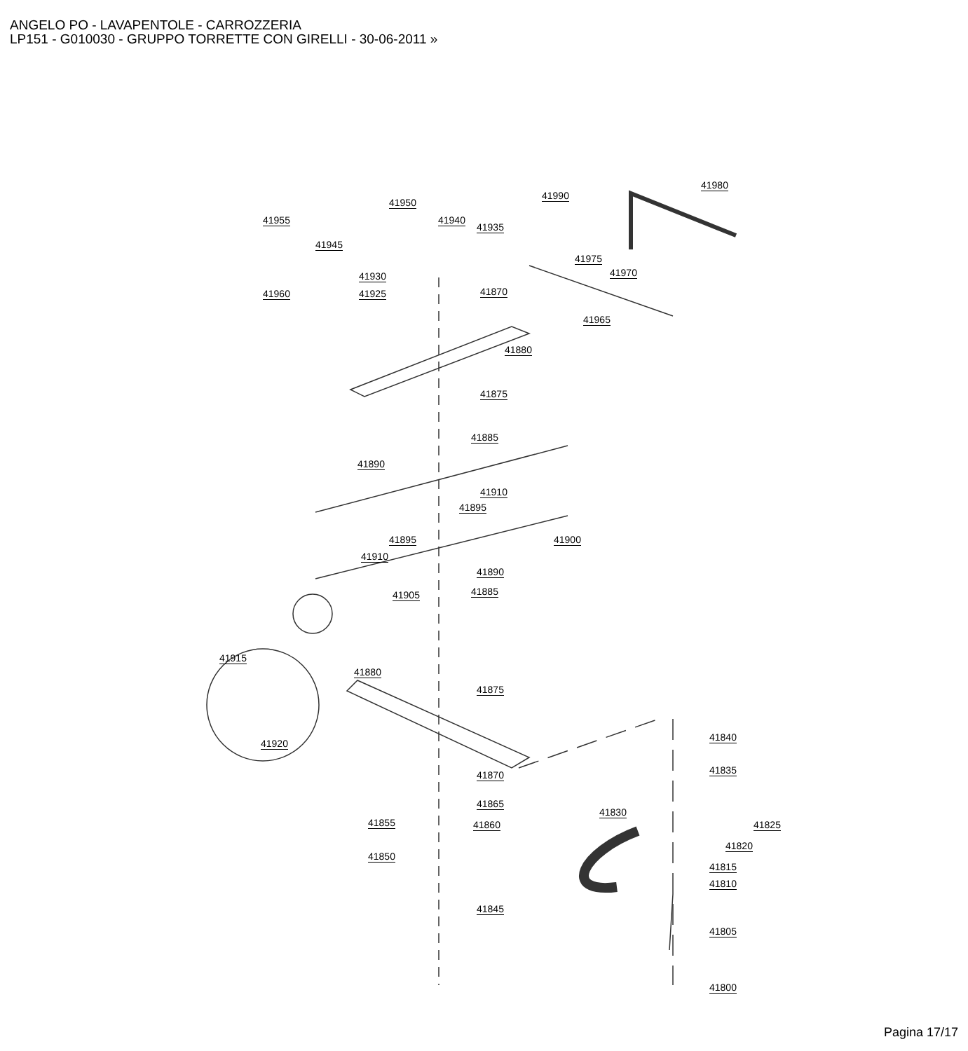ANGELO PO - LAVAPENTOLE - CARROZZERIA
LP151 - G010030 - GRUPPO TORRETTE CON GIRELLI - 30-06-2011 »
41950
41955 41940
41935
41945
41930
41925 41960 41870
41880
41875
41990
41980
41975
41970
41965
41885
41890
41910
41895
41895 41900
41910
41890
41905 41885
41915
41880
41875
41920
41840
41835 41870
41865
41830
41855 41860 41825
41820
41850
41815
41810
41845
41805
41800
Pagina 17/17